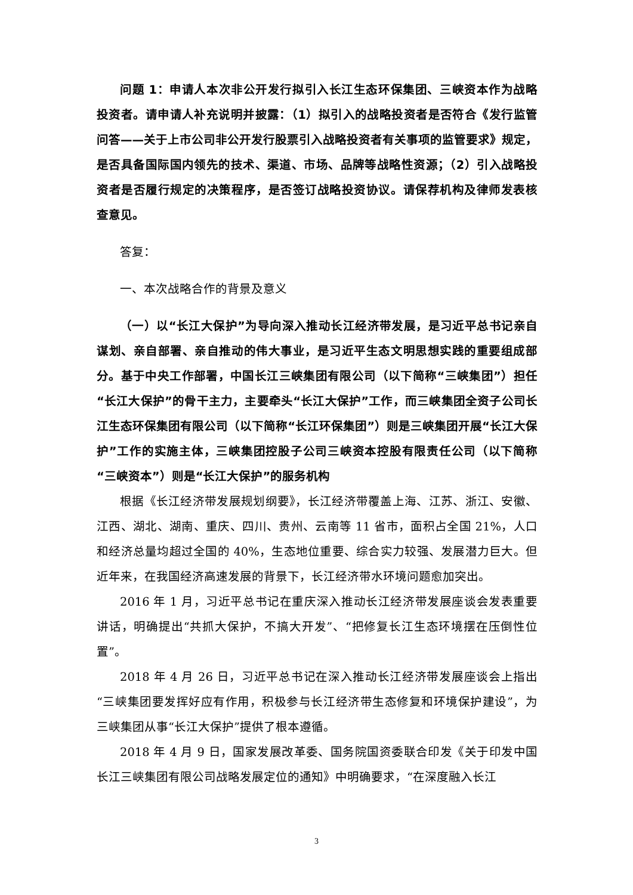问题 1：申请人本次非公开发行拟引入长江生态环保集团、三峡资本作为战略投资者。请申请人补充说明并披露：（1）拟引入的战略投资者是否符合《发行监管问答——关于上市公司非公开发行股票引入战略投资者有关事项的监管要求》规定，是否具备国际国内领先的技术、渠道、市场、品牌等战略性资源；（2）引入战略投资者是否履行规定的决策程序，是否签订战略投资协议。请保荐机构及律师发表核查意见。
答复：
一、本次战略合作的背景及意义
（一）以“长江大保护”为导向深入推动长江经济带发展，是习近平总书记亲自谋划、亲自部署、亲自推动的伟大事业，是习近平生态文明思想实践的重要组成部分。基于中央工作部署，中国长江三峡集团有限公司（以下简称“三峡集团”）担任“长江大保护”的骨干主力，主要牵头“长江大保护”工作，而三峡集团全资子公司长江生态环保集团有限公司（以下简称“长江环保集团”）则是三峡集团开展“长江大保护”工作的实施主体，三峡集团控股子公司三峡资本控股有限责任公司（以下简称“三峡资本”）则是“长江大保护”的服务机构
根据《长江经济带发展规划纲要》，长江经济带覆盖上海、江苏、浙江、安徽、江西、湖北、湖南、重庆、四川、贵州、云南等 11 省市，面积占全国 21%，人口和经济总量均超过全国的 40%，生态地位重要、综合实力较强、发展潜力巨大。但近年来，在我国经济高速发展的背景下，长江经济带水环境问题愈加突出。
2016 年 1 月，习近平总书记在重庆深入推动长江经济带发展座谈会发表重要讲话，明确提出“共抓大保护，不搞大开发”、“把修复长江生态环境摆在压倒性位置”。
2018 年 4 月 26 日，习近平总书记在深入推动长江经济带发展座谈会上指出“三峡集团要发挥好应有作用，积极参与长江经济带生态修复和环境保护建设”，为三峡集团从事“长江大保护”提供了根本遵循。
2018 年 4 月 9 日，国家发展改革委、国务院国资委联合印发《关于印发中国长江三峡集团有限公司战略发展定位的通知》中明确要求，“在深度融入长江
3